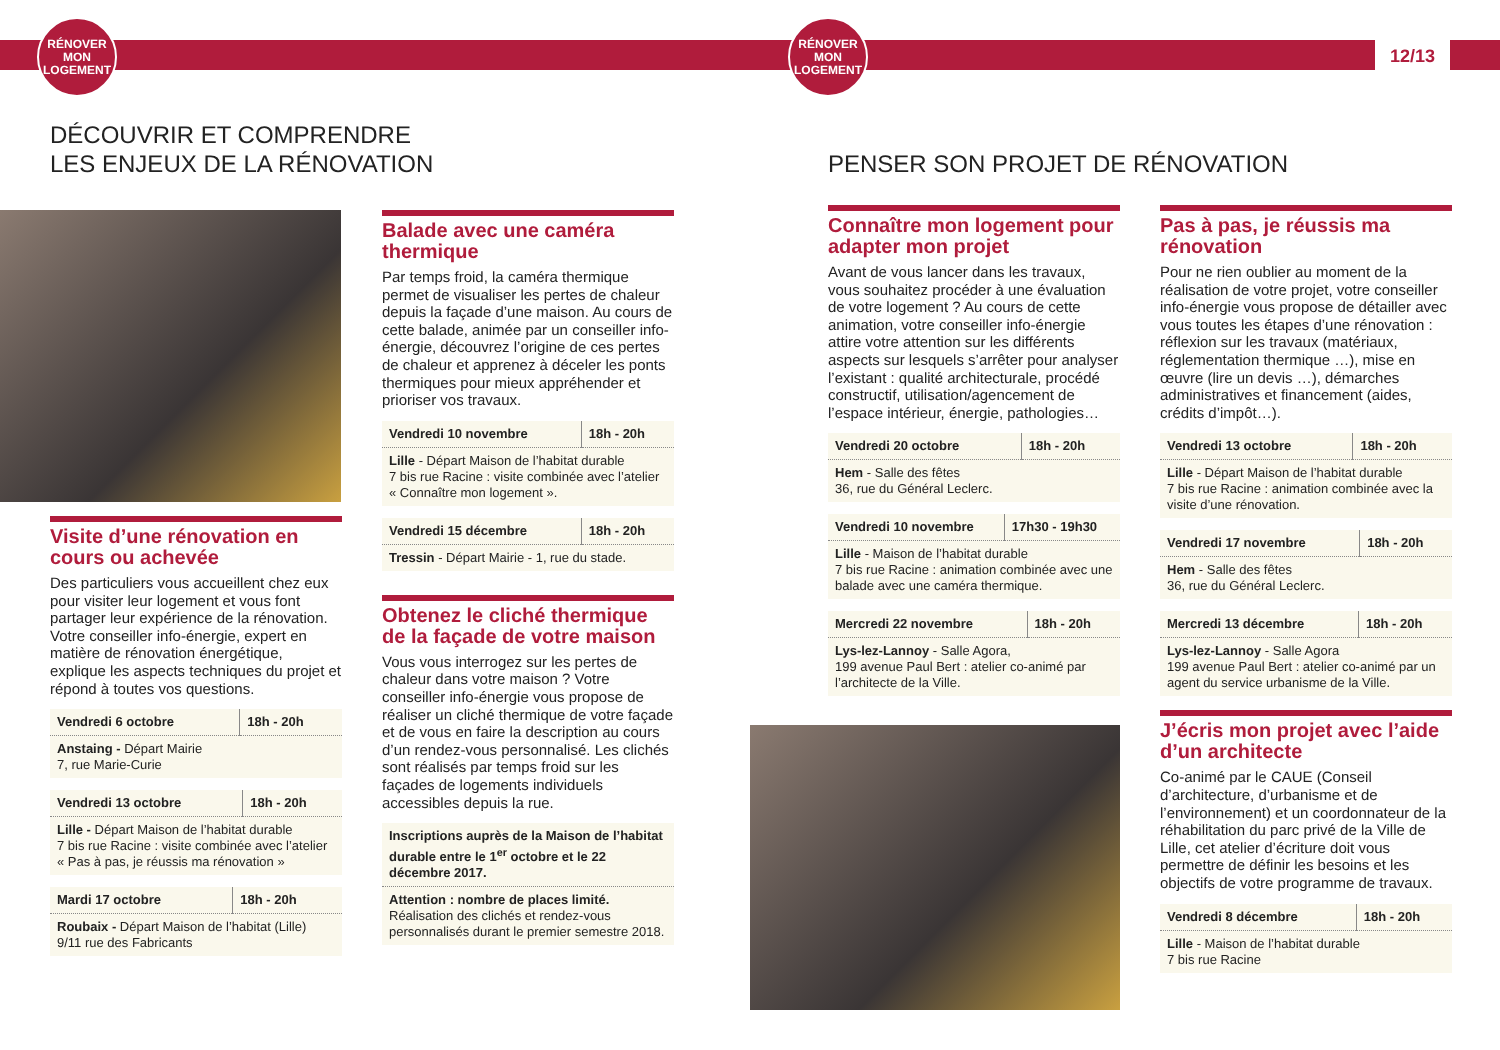RÉNOVER
MON
LOGEMENT
RÉNOVER
MON
LOGEMENT
12/13
DÉCOUVRIR ET COMPRENDRE
LES ENJEUX DE LA RÉNOVATION
Visite d’une rénovation en cours ou achevée
Des particuliers vous accueillent chez eux pour visiter leur logement et vous font partager leur expérience de la rénovation. Votre conseiller info-énergie, expert en matière de rénovation énergétique, explique les aspects techniques du projet et répond à toutes vos questions.
| Vendredi 6 octobre | 18h - 20h |
| Anstaing - Départ Mairie 7, rue Marie-Curie | |
| Vendredi 13 octobre | 18h - 20h |
| Lille - Départ Maison de l’habitat durable 7 bis rue Racine : visite combinée avec l’atelier « Pas à pas, je réussis ma rénovation » | |
| Mardi 17 octobre | 18h - 20h |
| Roubaix - Départ Maison de l’habitat (Lille) 9/11 rue des Fabricants | |
Balade avec une caméra thermique
Par temps froid, la caméra thermique permet de visualiser les pertes de chaleur depuis la façade d’une maison. Au cours de cette balade, animée par un conseiller info-énergie, découvrez l’origine de ces pertes de chaleur et apprenez à déceler les ponts thermiques pour mieux appréhender et prioriser vos travaux.
| Vendredi 10 novembre | 18h - 20h |
| Lille - Départ Maison de l’habitat durable 7 bis rue Racine : visite combinée avec l’atelier « Connaître mon logement ». | |
| Vendredi 15 décembre | 18h - 20h |
| Tressin - Départ Mairie - 1, rue du stade. | |
Obtenez le cliché thermique de la façade de votre maison
Vous vous interrogez sur les pertes de chaleur dans votre maison ? Votre conseiller info-énergie vous propose de réaliser un cliché thermique de votre façade et de vous en faire la description au cours d’un rendez-vous personnalisé. Les clichés sont réalisés par temps froid sur les façades de logements individuels accessibles depuis la rue.
| Inscriptions auprès de la Maison de l’habitat durable entre le 1<sup>er</sup> octobre et le 22 décembre 2017. |
| Attention : nombre de places limité. Réalisation des clichés et rendez-vous personnalisés durant le premier semestre 2018. |
PENSER SON PROJET DE RÉNOVATION
Connaître mon logement pour adapter mon projet
Avant de vous lancer dans les travaux, vous souhaitez procéder à une évaluation de votre logement ? Au cours de cette animation, votre conseiller info-énergie attire votre attention sur les différents aspects sur lesquels s’arrêter pour analyser l’existant : qualité architecturale, procédé constructif, utilisation/agencement de l’espace intérieur, énergie, pathologies…
| Vendredi 20 octobre | 18h - 20h |
| Hem - Salle des fêtes 36, rue du Général Leclerc. | |
| Vendredi 10 novembre | 17h30 - 19h30 |
| Lille - Maison de l’habitat durable 7 bis rue Racine : animation combinée avec une balade avec une caméra thermique. | |
| Mercredi 22 novembre | 18h - 20h |
| Lys-lez-Lannoy - Salle Agora, 199 avenue Paul Bert : atelier co-animé par l’architecte de la Ville. | |
Pas à pas, je réussis ma rénovation
Pour ne rien oublier au moment de la réalisation de votre projet, votre conseiller info-énergie vous propose de détailler avec vous toutes les étapes d’une rénovation : réflexion sur les travaux (matériaux, réglementation thermique …), mise en œuvre (lire un devis …), démarches administratives et financement (aides, crédits d’impôt…).
| Vendredi 13 octobre | 18h - 20h |
| Lille - Départ Maison de l’habitat durable 7 bis rue Racine : animation combinée avec la visite d’une rénovation. | |
| Vendredi 17 novembre | 18h - 20h |
| Hem - Salle des fêtes 36, rue du Général Leclerc. | |
| Mercredi 13 décembre | 18h - 20h |
| Lys-lez-Lannoy - Salle Agora 199 avenue Paul Bert : atelier co-animé par un agent du service urbanisme de la Ville. | |
J’écris mon projet avec l’aide d’un architecte
Co-animé par le CAUE (Conseil d’architecture, d’urbanisme et de l’environnement) et un coordonnateur de la réhabilitation du parc privé de la Ville de Lille, cet atelier d’écriture doit vous permettre de définir les besoins et les objectifs de votre programme de travaux.
| Vendredi 8 décembre | 18h - 20h |
| Lille - Maison de l’habitat durable 7 bis rue Racine | |